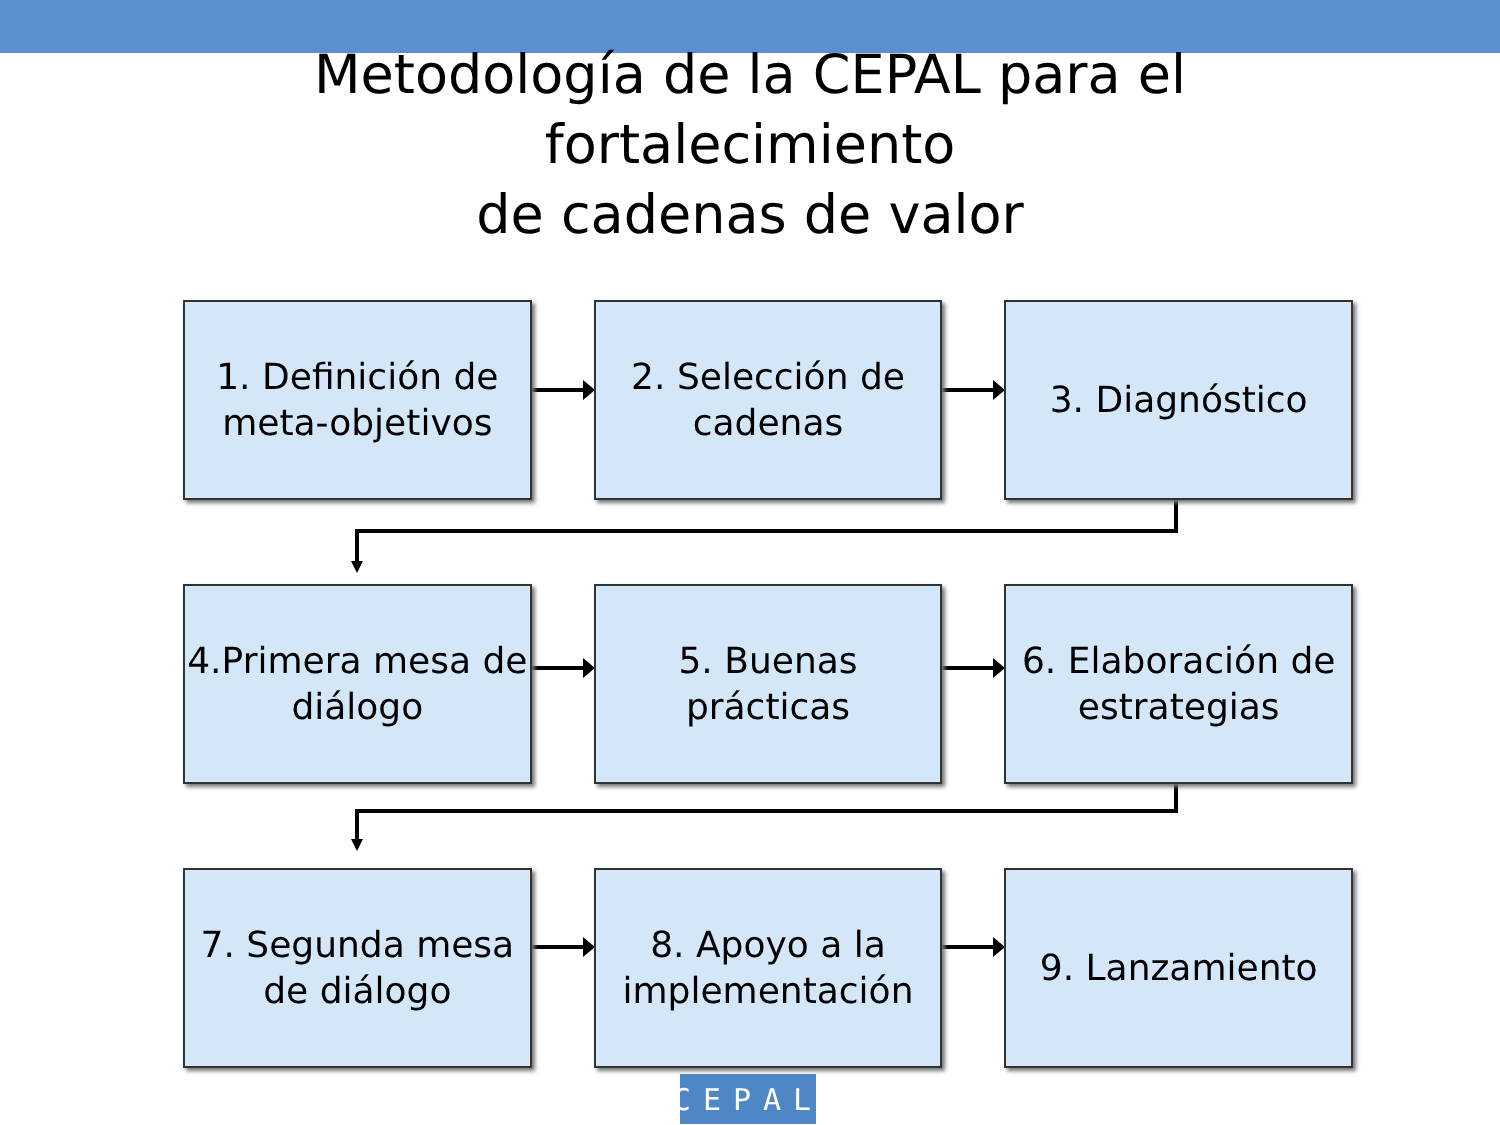Metodología de la CEPAL para el
fortalecimiento
de cadenas de valor
1. Definición de meta-objetivos
2. Selección de cadenas
3. Diagnóstico
4.Primera mesa de diálogo
5. Buenas prácticas
6. Elaboración de estrategias
7. Segunda mesa de diálogo
8. Apoyo a la implementación
9. Lanzamiento
CEPAL